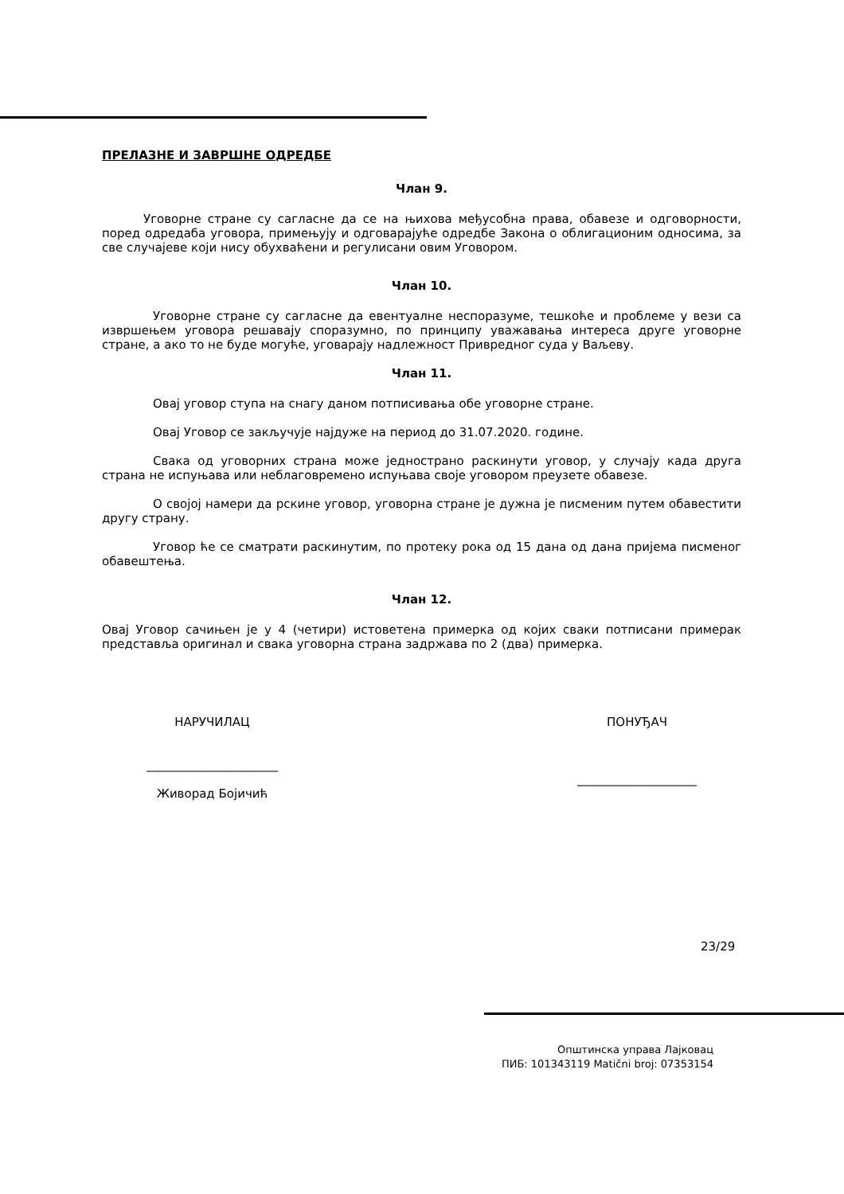ПРЕЛАЗНЕ И ЗАВРШНЕ ОДРЕДБЕ
Члан 9.
Уговорне стране су сагласне да се на њихова међусобна права, обавезе и одговорности, поред одредаба уговора, примењују и одговарајуће одредбе Закона о облигационим односима, за све случајеве који нису обухваћени и регулисани овим Уговором.
Члан 10.
Уговорне стране су сагласне да евентуалне неспоразуме, тешкоће и проблеме у вези са извршењем уговора решавају споразумно, по принципу уважавања интереса друге уговорне стране, а ако то не буде могуће, уговарају надлежност Привредног суда у Ваљеву.
Члан 11.
Овај уговор ступа на снагу даном потписивања обе уговорне стране.
Овај Уговор се закључује најдуже на период до 31.07.2020. године.
Свака од уговорних страна може једнострано раскинути уговор, у случају када друга страна не испуњава или неблаговремено испуњава своје уговором преузете обавезе.
О својој намери да рскине уговор, уговорна стране је дужна је писменим путем обавестити другу страну.
Уговор ће се сматрати раскинутим, по протеку рока од 15 дана од дана пријема писменог обавештења.
Члан 12.
Овај Уговор сачињен је у 4 (четири) истоветена примерка од којих сваки потписани примерак представља оригинал и свака уговорна страна задржава по 2 (два) примерка.
НАРУЧИЛАЦ
______________________
Живорад Бојичић
ПОНУЂАЧ
____________________
23/29
Општинска управа Лајковац
ПИБ: 101343119 Matični broj: 07353154